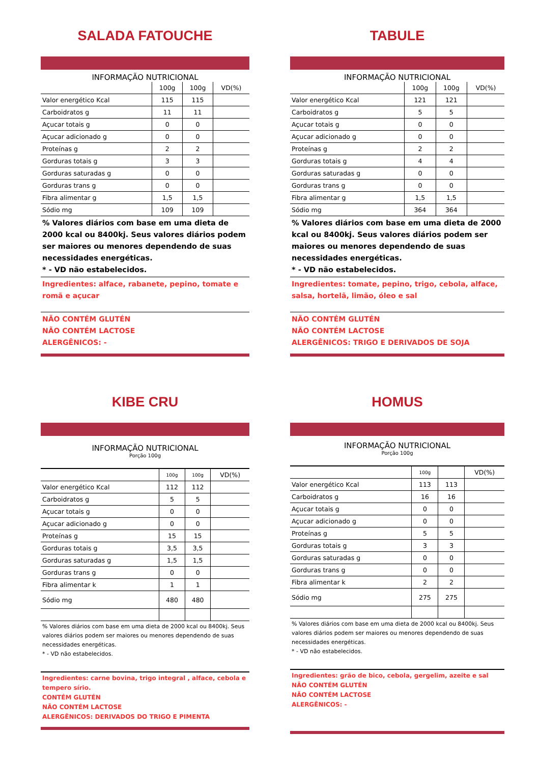SALADA FATOUCHE
INFORMAÇÃO NUTRICIONAL
| | 100g | 100g | VD(%) |
| --- | --- | --- | --- |
| Valor energético Kcal | 115 | 115 | |
| Carboidratos g | 11 | 11 | |
| Açucar totais g | 0 | 0 | |
| Açucar adicionado g | 0 | 0 | |
| Proteínas g | 2 | 2 | |
| Gorduras totais g | 3 | 3 | |
| Gorduras saturadas g | 0 | 0 | |
| Gorduras trans g | 0 | 0 | |
| Fibra alimentar g | 1,5 | 1,5 | |
| Sódio mg | 109 | 109 | |
% Valores diários com base em uma dieta de 2000 kcal ou 8400kj. Seus valores diários podem ser maiores ou menores dependendo de suas necessidades energéticas.
* - VD não estabelecidos.
Ingredientes: alface, rabanete, pepino, tomate e romã e açucar
NÃO CONTÉM GLUTÉN
NÃO CONTÉM LACTOSE
ALERGÊNICOS: -
TABULE
INFORMAÇÃO NUTRICIONAL
| | 100g | 100g | VD(%) |
| --- | --- | --- | --- |
| Valor energético Kcal | 121 | 121 | |
| Carboidratos g | 5 | 5 | |
| Açucar totais g | 0 | 0 | |
| Açucar adicionado g | 0 | 0 | |
| Proteínas g | 2 | 2 | |
| Gorduras totais g | 4 | 4 | |
| Gorduras saturadas g | 0 | 0 | |
| Gorduras trans g | 0 | 0 | |
| Fibra alimentar g | 1,5 | 1,5 | |
| Sódio mg | 364 | 364 | |
% Valores diários com base em uma dieta de 2000 kcal ou 8400kj. Seus valores diários podem ser maiores ou menores dependendo de suas necessidades energéticas.
* - VD não estabelecidos.
Ingredientes: tomate, pepino, trigo, cebola, alface, salsa, hortelã, limão, óleo e sal
NÃO CONTÉM GLUTÉN
NÃO CONTÉM LACTOSE
ALERGÊNICOS: TRIGO E DERIVADOS DE SOJA
KIBE CRU
INFORMAÇÃO NUTRICIONAL
Porção 100g
| | 100g | 100g | VD(%) |
| --- | --- | --- | --- |
| Valor energético Kcal | 112 | 112 | |
| Carboidratos g | 5 | 5 | |
| Açucar totais g | 0 | 0 | |
| Açucar adicionado g | 0 | 0 | |
| Proteínas g | 15 | 15 | |
| Gorduras totais g | 3,5 | 3,5 | |
| Gorduras saturadas g | 1,5 | 1,5 | |
| Gorduras trans g | 0 | 0 | |
| Fibra alimentar k | 1 | 1 | |
| Sódio mg | 480 | 480 | |
% Valores diários com base em uma dieta de 2000 kcal ou 8400kj. Seus valores diários podem ser maiores ou menores dependendo de suas necessidades energéticas.
* - VD não estabelecidos.
Ingredientes: carne bovina, trigo integral , alface, cebola e tempero sírio.
CONTÉM GLUTÉN
NÃO CONTÉM LACTOSE
ALERGÊNICOS: DERIVADOS DO TRIGO E PIMENTA
HOMUS
INFORMAÇÃO NUTRICIONAL
Porção 100g
| | 100g | | VD(%) |
| --- | --- | --- | --- |
| Valor energético Kcal | 113 | 113 | |
| Carboidratos g | 16 | 16 | |
| Açucar totais g | 0 | 0 | |
| Açucar adicionado g | 0 | 0 | |
| Proteínas g | 5 | 5 | |
| Gorduras totais g | 3 | 3 | |
| Gorduras saturadas g | 0 | 0 | |
| Gorduras trans g | 0 | 0 | |
| Fibra alimentar k | 2 | 2 | |
| Sódio mg | 275 | 275 | |
% Valores diários com base em uma dieta de 2000 kcal ou 8400kj. Seus valores diários podem ser maiores ou menores dependendo de suas necessidades energéticas.
* - VD não estabelecidos.
Ingredientes: grão de bico, cebola, gergelim, azeite e sal
NÃO CONTÉM GLUTÉN
NÃO CONTÉM LACTOSE
ALERGÊNICOS: -